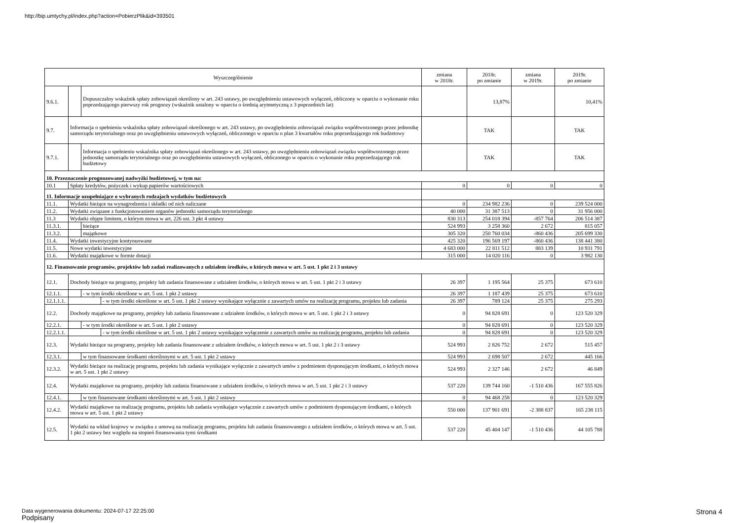http://bip.umtychy.pl/index.php?action=PobierzPlik&id=393501
| Wyszczególnienie | | | | zmiana w 2018r. | 2018r. po zmianie | zmiana w 2019r. | 2019r. po zmianie |
| --- | --- | --- | --- | --- | --- | --- | --- |
| 9.6.1. | | Dopuszczalny wskaźnik spłaty zobowiązań określony w art. 243 ustawy, po uwzględnieniu ustawowych wyłączeń, obliczony w oparciu o wykonanie roku poprzedzającego pierwszy rok prognozy (wskaźnik ustalony w oparciu o średnią arytmetyczną z 3 poprzednich lat) | | | 13,87% | | 10,41% |
| 9.7. | Informacja o spełnieniu wskaźnika spłaty zobowiązań określonego w art. 243 ustawy, po uwzględnieniu zobowiązań związku współtworzonego przez jednostkę samorządu terytorialnego oraz po uwzględnieniu ustawowych wyłączeń, obliczonego w oparciu o plan 3 kwartałów roku poprzedzającego rok budżetowy | | | | TAK | | TAK |
| 9.7.1. | | Informacja o spełnieniu wskaźnika spłaty zobowiązań określonego w art. 243 ustawy, po uwzględnieniu zobowiązań związku współtworzonego przez jednostkę samorządu terytorialnego oraz po uwzględnieniu ustawowych wyłączeń, obliczonego w oparciu o wykonanie roku poprzedzającego rok budżetowy | | | TAK | | TAK |
| 10. Przeznaczenie prognozowanej nadwyżki budżetowej, w tym na: | | | | | | | |
| 10.1 | Spłaty kredytów, pożyczek i wykup papierów wartościowych | | | 0 | 0 | 0 | 0 |
| 11. Informacje uzupełniające o wybranych rodzajach wydatków budżetowych | | | | | | | |
| 11.1. | Wydatki bieżące na wynagrodzenia i składki od nich naliczane | | | 0 | 234 982 236 | 0 | 239 524 000 |
| 11.2. | Wydatki związane z funkcjonowaniem organów jednostki samorządu terytorialnego | | | 40 000 | 31 387 513 | 0 | 31 956 000 |
| 11.3 | Wydatki objęte limitem, o którym mowa w art. 226 ust. 3 pkt 4 ustawy | | | 830 313 | 254 018 394 | -857 764 | 206 514 387 |
| 11.3.1. | | bieżące | | 524 993 | 3 258 360 | 2 672 | 815 057 |
| 11.3.2. | | majątkowe | | 305 320 | 250 760 034 | -860 436 | 205 699 330 |
| 11.4. | Wydatki inwestycyjne kontynuowane | | | 425 320 | 196 569 197 | -860 436 | 138 441 380 |
| 11.5. | Nowe wydatki inwestycyjne | | | 4 683 000 | 22 811 512 | 883 139 | 10 931 791 |
| 11.6. | Wydatki majątkowe w formie dotacji | | | 315 000 | 14 020 116 | 0 | 3 982 130 |
| 12. Finansowanie programów, projektów lub zadań realizowanych z udziałem środków, o których mowa w art. 5 ust. 1 pkt 2 i 3 ustawy | | | | | | | |
| 12.1. | Dochody bieżące na programy, projekty lub zadania finansowane z udziałem środków, o których mowa w art. 5 ust. 1 pkt 2 i 3 ustawy | | | 26 397 | 1 195 564 | 25 375 | 673 610 |
| 12.1.1. | | - w tym środki określone w art. 5 ust. 1 pkt 2 ustawy | | 26 397 | 1 187 439 | 25 375 | 673 610 |
| 12.1.1.1. | | | - w tym środki określone w art. 5 ust. 1 pkt 2 ustawy wynikające wyłącznie z zawartych umów na realizację programu, projektu lub zadania | 26 397 | 789 124 | 25 375 | 275 293 |
| 12.2. | Dochody majątkowe na programy, projekty lub zadania finansowane z udziałem środków, o których mowa w art. 5 ust. 1 pkt 2 i 3 ustawy | | | 0 | 94 828 691 | 0 | 123 520 329 |
| 12.2.1. | | - w tym środki określone w art. 5 ust. 1 pkt 2 ustawy | | 0 | 94 828 691 | 0 | 123 520 329 |
| 12.2.1.1. | | | - w tym środki określone w art. 5 ust. 1 pkt 2 ustawy wynikające wyłączenie z zawartych umów na realizację programu, projektu lub zadania | 0 | 94 828 691 | 0 | 123 520 329 |
| 12.3. | Wydatki bieżące na programy, projekty lub zadania finansowane z udziałem środków, o których mowa w art. 5 ust. 1 pkt 2 i 3 ustawy | | | 524 993 | 2 826 752 | 2 672 | 515 457 |
| 12.3.1. | | w tym finansowane środkami określonymi w art. 5 ust. 1 pkt 2 ustawy | | 524 993 | 2 698 507 | 2 672 | 445 166 |
| 12.3.2. | Wydatki bieżące na realizację programu, projektu lub zadania wynikające wyłącznie z zawartych umów z podmiotem dysponującym środkami, o których mowa w art. 5 ust. 1 pkt 2 ustawy | | | 524 993 | 2 327 146 | 2 672 | 46 849 |
| 12.4. | Wydatki majątkowe na programy, projekty lub zadania finansowane z udziałem środków, o których mowa w art. 5 ust. 1 pkt 2 i 3 ustawy | | | 537 220 | 139 744 160 | -1 510 436 | 167 555 826 |
| 12.4.1. | | w tym finansowane środkami określonymi w art. 5 ust. 1 pkt 2 ustawy | | 0 | 94 468 258 | 0 | 123 520 329 |
| 12.4.2. | Wydatki majątkowe na realizację programu, projektu lub zadania wynikające wyłącznie z zawartych umów z podmiotem dysponującym środkami, o których mowa w art. 5 ust. 1 pkt 2 ustawy | | | 550 000 | 137 901 691 | -2 388 837 | 165 238 115 |
| 12.5. | Wydatki na wkład krajowy w związku z umową na realizację programu, projektu lub zadania finansowanego z udziałem środków, o których mowa w art. 5 ust. 1 pkt 2 ustawy bez względu na stopień finansowania tymi środkami | | | 537 220 | 45 404 147 | -1 510 436 | 44 105 788 |
Data wygenerowania dokumentu: 2024-07-17 22:25:00
Podpisany
Strona 4